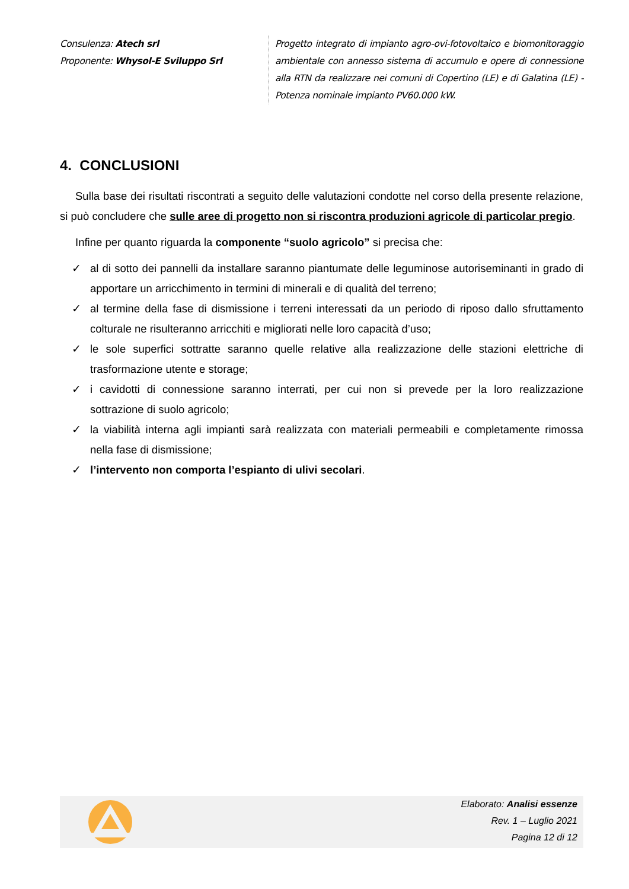Consulenza: Atech srl
Proponente: Whysol-E Sviluppo Srl
Progetto integrato di impianto agro-ovi-fotovoltaico e biomonitoraggio ambientale con annesso sistema di accumulo e opere di connessione alla RTN da realizzare nei comuni di Copertino (LE) e di Galatina (LE) - Potenza nominale impianto PV60.000 kW.
4. CONCLUSIONI
Sulla base dei risultati riscontrati a seguito delle valutazioni condotte nel corso della presente relazione, si può concludere che sulle aree di progetto non si riscontra produzioni agricole di particolar pregio.
Infine per quanto riguarda la componente “suolo agricolo” si precisa che:
✓ al di sotto dei pannelli da installare saranno piantumate delle leguminose autoriseminanti in grado di apportare un arricchimento in termini di minerali e di qualità del terreno;
✓ al termine della fase di dismissione i terreni interessati da un periodo di riposo dallo sfruttamento colturale ne risulteranno arricchiti e migliorati nelle loro capacità d’uso;
✓ le sole superfici sottratte saranno quelle relative alla realizzazione delle stazioni elettriche di trasformazione utente e storage;
✓ i cavidotti di connessione saranno interrati, per cui non si prevede per la loro realizzazione sottrazione di suolo agricolo;
✓ la viabilità interna agli impianti sarà realizzata con materiali permeabili e completamente rimossa nella fase di dismissione;
✓ l’intervento non comporta l’espianto di ulivi secolari.
Elaborato: Analisi essenze
Rev. 1 – Luglio 2021
Pagina 12 di 12